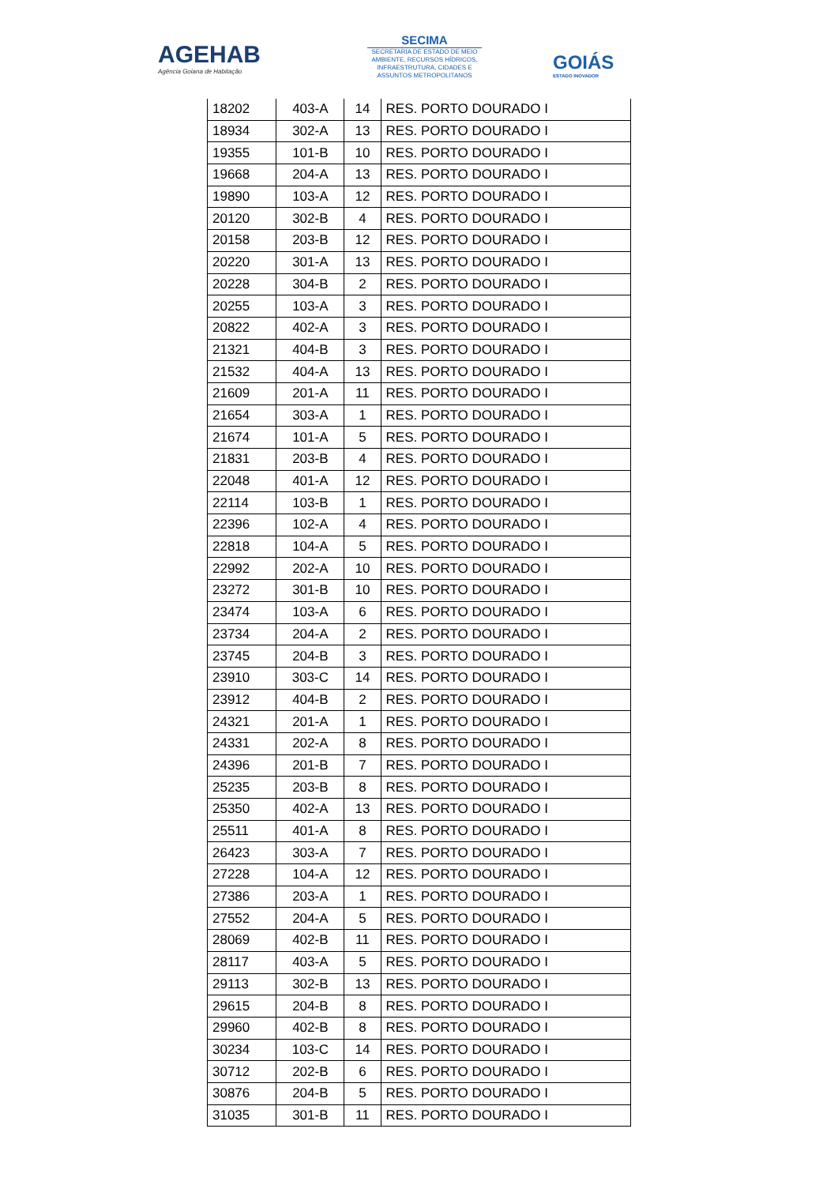AGEHAB
Agência Goiana de Habitação
SECIMA
SECRETARIA DE ESTADO DE MEIO AMBIENTE, RECURSOS HÍDRICOS, INFRAESTRUTURA, CIDADES E ASSUNTOS METROPOLITANOS
GOIÁS
ESTADO INOVADOR
| 18202 | 403-A | 14 | RES. PORTO DOURADO I |
| 18934 | 302-A | 13 | RES. PORTO DOURADO I |
| 19355 | 101-B | 10 | RES. PORTO DOURADO I |
| 19668 | 204-A | 13 | RES. PORTO DOURADO I |
| 19890 | 103-A | 12 | RES. PORTO DOURADO I |
| 20120 | 302-B | 4 | RES. PORTO DOURADO I |
| 20158 | 203-B | 12 | RES. PORTO DOURADO I |
| 20220 | 301-A | 13 | RES. PORTO DOURADO I |
| 20228 | 304-B | 2 | RES. PORTO DOURADO I |
| 20255 | 103-A | 3 | RES. PORTO DOURADO I |
| 20822 | 402-A | 3 | RES. PORTO DOURADO I |
| 21321 | 404-B | 3 | RES. PORTO DOURADO I |
| 21532 | 404-A | 13 | RES. PORTO DOURADO I |
| 21609 | 201-A | 11 | RES. PORTO DOURADO I |
| 21654 | 303-A | 1 | RES. PORTO DOURADO I |
| 21674 | 101-A | 5 | RES. PORTO DOURADO I |
| 21831 | 203-B | 4 | RES. PORTO DOURADO I |
| 22048 | 401-A | 12 | RES. PORTO DOURADO I |
| 22114 | 103-B | 1 | RES. PORTO DOURADO I |
| 22396 | 102-A | 4 | RES. PORTO DOURADO I |
| 22818 | 104-A | 5 | RES. PORTO DOURADO I |
| 22992 | 202-A | 10 | RES. PORTO DOURADO I |
| 23272 | 301-B | 10 | RES. PORTO DOURADO I |
| 23474 | 103-A | 6 | RES. PORTO DOURADO I |
| 23734 | 204-A | 2 | RES. PORTO DOURADO I |
| 23745 | 204-B | 3 | RES. PORTO DOURADO I |
| 23910 | 303-C | 14 | RES. PORTO DOURADO I |
| 23912 | 404-B | 2 | RES. PORTO DOURADO I |
| 24321 | 201-A | 1 | RES. PORTO DOURADO I |
| 24331 | 202-A | 8 | RES. PORTO DOURADO I |
| 24396 | 201-B | 7 | RES. PORTO DOURADO I |
| 25235 | 203-B | 8 | RES. PORTO DOURADO I |
| 25350 | 402-A | 13 | RES. PORTO DOURADO I |
| 25511 | 401-A | 8 | RES. PORTO DOURADO I |
| 26423 | 303-A | 7 | RES. PORTO DOURADO I |
| 27228 | 104-A | 12 | RES. PORTO DOURADO I |
| 27386 | 203-A | 1 | RES. PORTO DOURADO I |
| 27552 | 204-A | 5 | RES. PORTO DOURADO I |
| 28069 | 402-B | 11 | RES. PORTO DOURADO I |
| 28117 | 403-A | 5 | RES. PORTO DOURADO I |
| 29113 | 302-B | 13 | RES. PORTO DOURADO I |
| 29615 | 204-B | 8 | RES. PORTO DOURADO I |
| 29960 | 402-B | 8 | RES. PORTO DOURADO I |
| 30234 | 103-C | 14 | RES. PORTO DOURADO I |
| 30712 | 202-B | 6 | RES. PORTO DOURADO I |
| 30876 | 204-B | 5 | RES. PORTO DOURADO I |
| 31035 | 301-B | 11 | RES. PORTO DOURADO I |